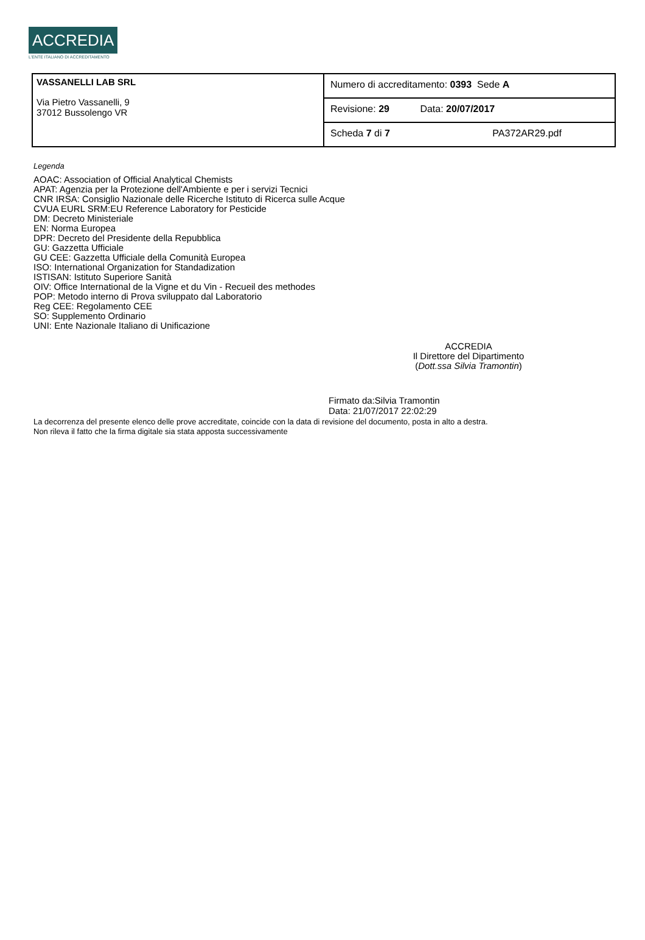ACCREDIA
L'ENTE ITALIANO DI ACCREDITAMENTO
| VASSANELLI LAB SRL Via Pietro Vassanelli, 9 37012 Bussolengo VR | Numero di accreditamento: 0393 Sede A |
| | Revisione: 29 Data: 20/07/2017 |
| | Scheda 7 di 7 PA372AR29.pdf |
Legenda
AOAC: Association of Official Analytical Chemists
APAT: Agenzia per la Protezione dell'Ambiente e per i servizi Tecnici
CNR IRSA: Consiglio Nazionale delle Ricerche Istituto di Ricerca sulle Acque
CVUA EURL SRM:EU Reference Laboratory for Pesticide
DM: Decreto Ministeriale
EN: Norma Europea
DPR: Decreto del Presidente della Repubblica
GU: Gazzetta Ufficiale
GU CEE: Gazzetta Ufficiale della Comunità Europea
ISO: International Organization for Standadization
ISTISAN: Istituto Superiore Sanità
OIV: Office International de la Vigne et du Vin - Recueil des methodes
POP: Metodo interno di Prova sviluppato dal Laboratorio
Reg CEE: Regolamento CEE
SO: Supplemento Ordinario
UNI: Ente Nazionale Italiano di Unificazione
ACCREDIA
Il Direttore del Dipartimento
(Dott.ssa Silvia Tramontin)
Firmato da:Silvia Tramontin
Data: 21/07/2017 22:02:29
La decorrenza del presente elenco delle prove accreditate, coincide con la data di revisione del documento, posta in alto a destra.
Non rileva il fatto che la firma digitale sia stata apposta successivamente